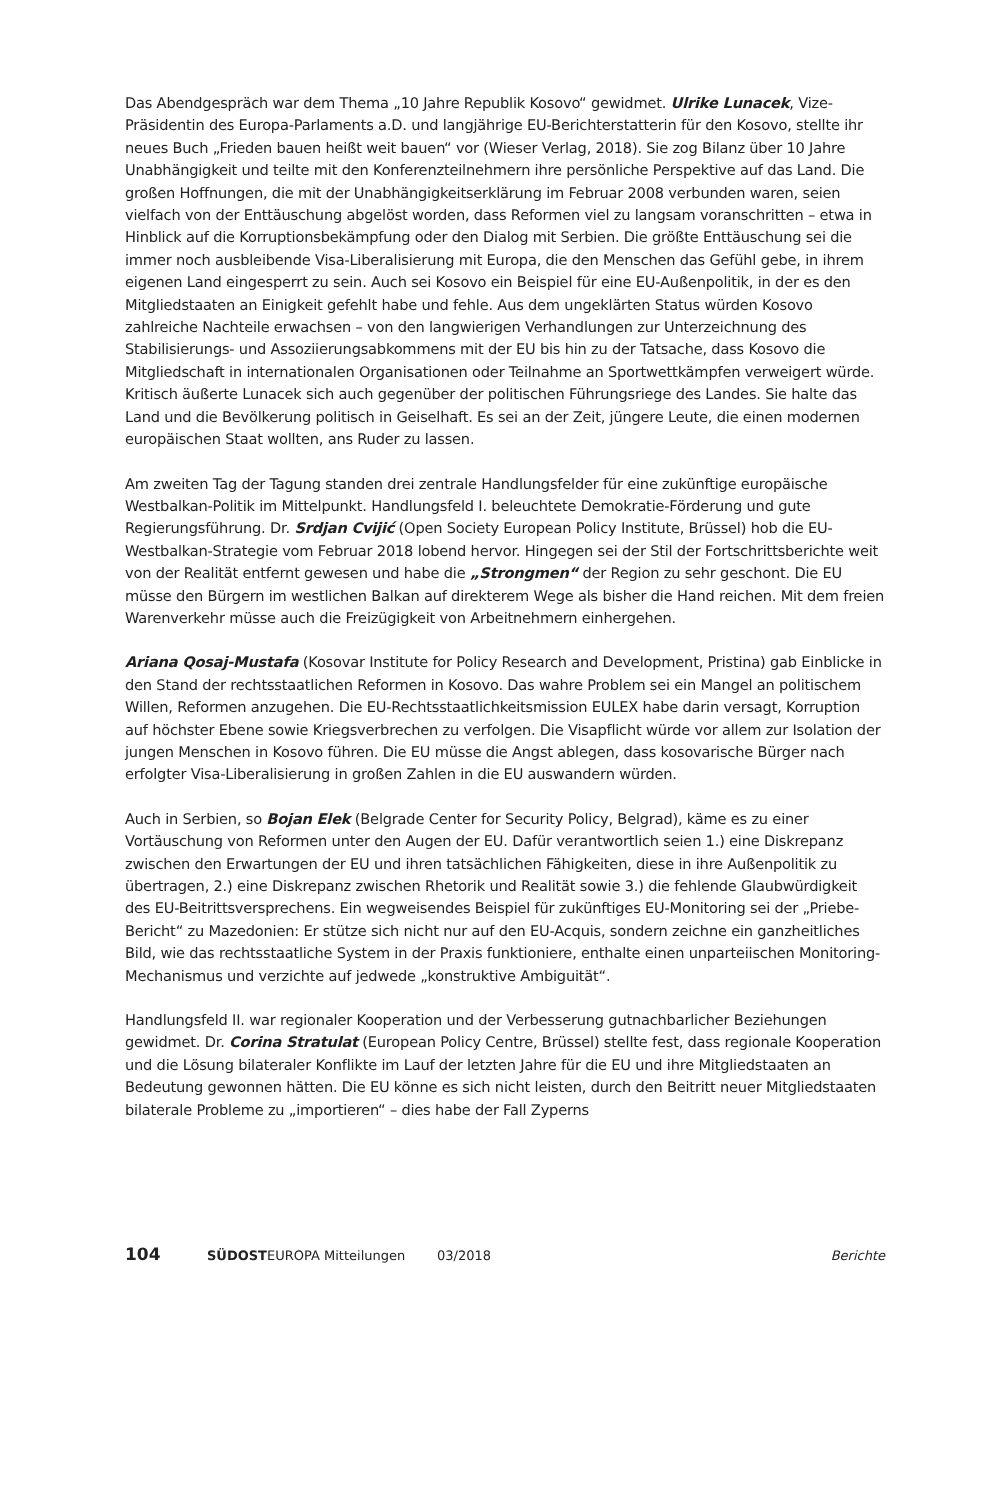Das Abendgespräch war dem Thema „10 Jahre Republik Kosovo“ gewidmet. Ulrike Lunacek, Vize-Präsidentin des Europa-Parlaments a.D. und langjährige EU-Berichterstatterin für den Kosovo, stellte ihr neues Buch „Frieden bauen heißt weit bauen“ vor (Wieser Verlag, 2018). Sie zog Bilanz über 10 Jahre Unabhängigkeit und teilte mit den Konferenzteilnehmern ihre persönliche Perspektive auf das Land. Die großen Hoffnungen, die mit der Unabhängigkeitserklärung im Februar 2008 verbunden waren, seien vielfach von der Enttäuschung abgelöst worden, dass Reformen viel zu langsam voranschritten – etwa in Hinblick auf die Korruptionsbekämpfung oder den Dialog mit Serbien. Die größte Enttäuschung sei die immer noch ausbleibende Visa-Liberalisierung mit Europa, die den Menschen das Gefühl gebe, in ihrem eigenen Land eingesperrt zu sein. Auch sei Kosovo ein Beispiel für eine EU-Außenpolitik, in der es den Mitgliedstaaten an Einigkeit gefehlt habe und fehle. Aus dem ungeklärten Status würden Kosovo zahlreiche Nachteile erwachsen – von den langwierigen Verhandlungen zur Unterzeichnung des Stabilisierungs- und Assoziierungsabkommens mit der EU bis hin zu der Tatsache, dass Kosovo die Mitgliedschaft in internationalen Organisationen oder Teilnahme an Sportwettkämpfen verweigert würde. Kritisch äußerte Lunacek sich auch gegenüber der politischen Führungsriege des Landes. Sie halte das Land und die Bevölkerung politisch in Geiselhaft. Es sei an der Zeit, jüngere Leute, die einen modernen europäischen Staat wollten, ans Ruder zu lassen.
Am zweiten Tag der Tagung standen drei zentrale Handlungsfelder für eine zukünftige europäische Westbalkan-Politik im Mittelpunkt. Handlungsfeld I. beleuchtete Demokratie-Förderung und gute Regierungsführung. Dr. Srdjan Cvijić (Open Society European Policy Institute, Brüssel) hob die EU-Westbalkan-Strategie vom Februar 2018 lobend hervor. Hingegen sei der Stil der Fortschrittsberichte weit von der Realität entfernt gewesen und habe die „Strongmen“ der Region zu sehr geschont. Die EU müsse den Bürgern im westlichen Balkan auf direkterem Wege als bisher die Hand reichen. Mit dem freien Warenverkehr müsse auch die Freizügigkeit von Arbeitnehmern einhergehen.
Ariana Qosaj-Mustafa (Kosovar Institute for Policy Research and Development, Pristina) gab Einblicke in den Stand der rechtsstaatlichen Reformen in Kosovo. Das wahre Problem sei ein Mangel an politischem Willen, Reformen anzugehen. Die EU-Rechtsstaatlichkeitsmission EULEX habe darin versagt, Korruption auf höchster Ebene sowie Kriegsverbrechen zu verfolgen. Die Visapflicht würde vor allem zur Isolation der jungen Menschen in Kosovo führen. Die EU müsse die Angst ablegen, dass kosovarische Bürger nach erfolgter Visa-Liberalisierung in großen Zahlen in die EU auswandern würden.
Auch in Serbien, so Bojan Elek (Belgrade Center for Security Policy, Belgrad), käme es zu einer Vortäuschung von Reformen unter den Augen der EU. Dafür verantwortlich seien 1.) eine Diskrepanz zwischen den Erwartungen der EU und ihren tatsächlichen Fähigkeiten, diese in ihre Außenpolitik zu übertragen, 2.) eine Diskrepanz zwischen Rhetorik und Realität sowie 3.) die fehlende Glaubwürdigkeit des EU-Beitrittsversprechens. Ein wegweisendes Beispiel für zukünftiges EU-Monitoring sei der „Priebe-Bericht“ zu Mazedonien: Er stütze sich nicht nur auf den EU-Acquis, sondern zeichne ein ganzheitliches Bild, wie das rechtsstaatliche System in der Praxis funktioniere, enthalte einen unparteiischen Monitoring-Mechanismus und verzichte auf jedwede „konstruktive Ambiguität“.
Handlungsfeld II. war regionaler Kooperation und der Verbesserung gutnachbarlicher Beziehungen gewidmet. Dr. Corina Stratulat (European Policy Centre, Brüssel) stellte fest, dass regionale Kooperation und die Lösung bilateraler Konflikte im Lauf der letzten Jahre für die EU und ihre Mitgliedstaaten an Bedeutung gewonnen hätten. Die EU könne es sich nicht leisten, durch den Beitritt neuer Mitgliedstaaten bilaterale Probleme zu „importieren“ – dies habe der Fall Zyperns
104 SÜDOSTEUROPA Mitteilungen 03/2018 Berichte